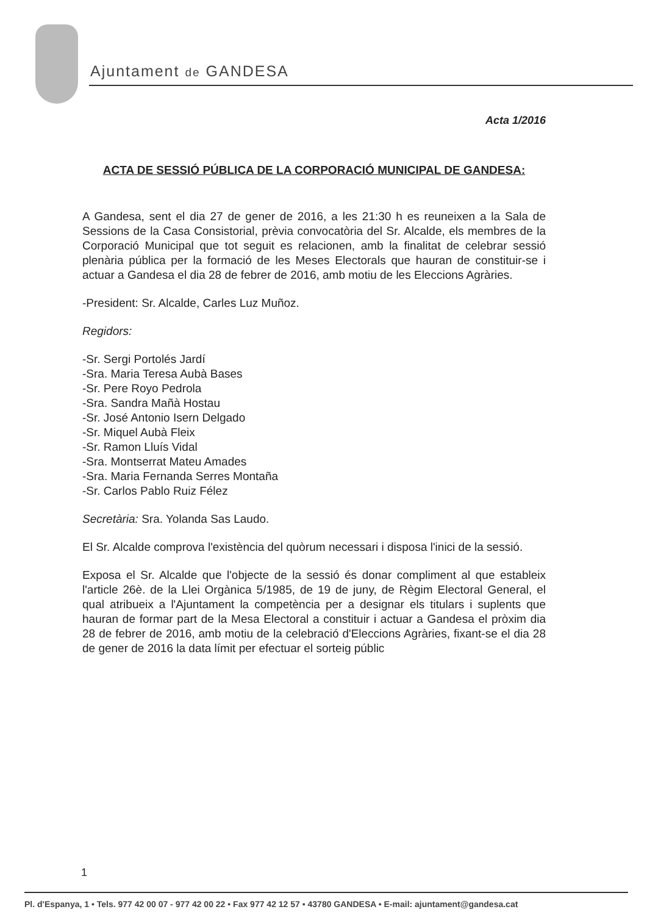Ajuntament de GANDESA
Acta 1/2016
ACTA DE SESSIÓ PÚBLICA DE LA CORPORACIÓ MUNICIPAL DE GANDESA:
A Gandesa, sent el dia 27 de gener de 2016, a les 21:30 h es reuneixen a la Sala de Sessions de la Casa Consistorial, prèvia convocatòria del Sr. Alcalde, els membres de la Corporació Municipal que tot seguit es relacionen, amb la finalitat de celebrar sessió plenària pública per la formació de les Meses Electorals que hauran de constituir-se i actuar a Gandesa el dia 28 de febrer de 2016, amb motiu de les Eleccions Agràries.
-President: Sr. Alcalde, Carles Luz Muñoz.
Regidors:
-Sr. Sergi Portolés Jardí
-Sra. Maria Teresa Aubà Bases
-Sr. Pere Royo Pedrola
-Sra. Sandra Mañà Hostau
-Sr. José Antonio Isern Delgado
-Sr. Miquel Aubà Fleix
-Sr. Ramon Lluís Vidal
-Sra. Montserrat Mateu Amades
-Sra. Maria Fernanda Serres Montaña
-Sr. Carlos Pablo Ruiz Félez
Secretària: Sra. Yolanda Sas Laudo.
El Sr. Alcalde comprova l'existència del quòrum necessari i disposa l'inici de la sessió.
Exposa el Sr. Alcalde que l'objecte de la sessió és donar compliment al que estableix l'article 26è. de la Llei Orgànica 5/1985, de 19 de juny, de Règim Electoral General, el qual atribueix a l'Ajuntament la competència per a designar els titulars i suplents que hauran de formar part de la Mesa Electoral a constituir i actuar a Gandesa el pròxim dia 28 de febrer de 2016, amb motiu de la celebració d'Eleccions Agràries, fixant-se el dia 28 de gener de 2016 la data límit per efectuar el sorteig públic
1
Pl. d'Espanya, 1 • Tels. 977 42 00 07 - 977 42 00 22 • Fax 977 42 12 57 • 43780 GANDESA • E-mail: ajuntament@gandesa.cat